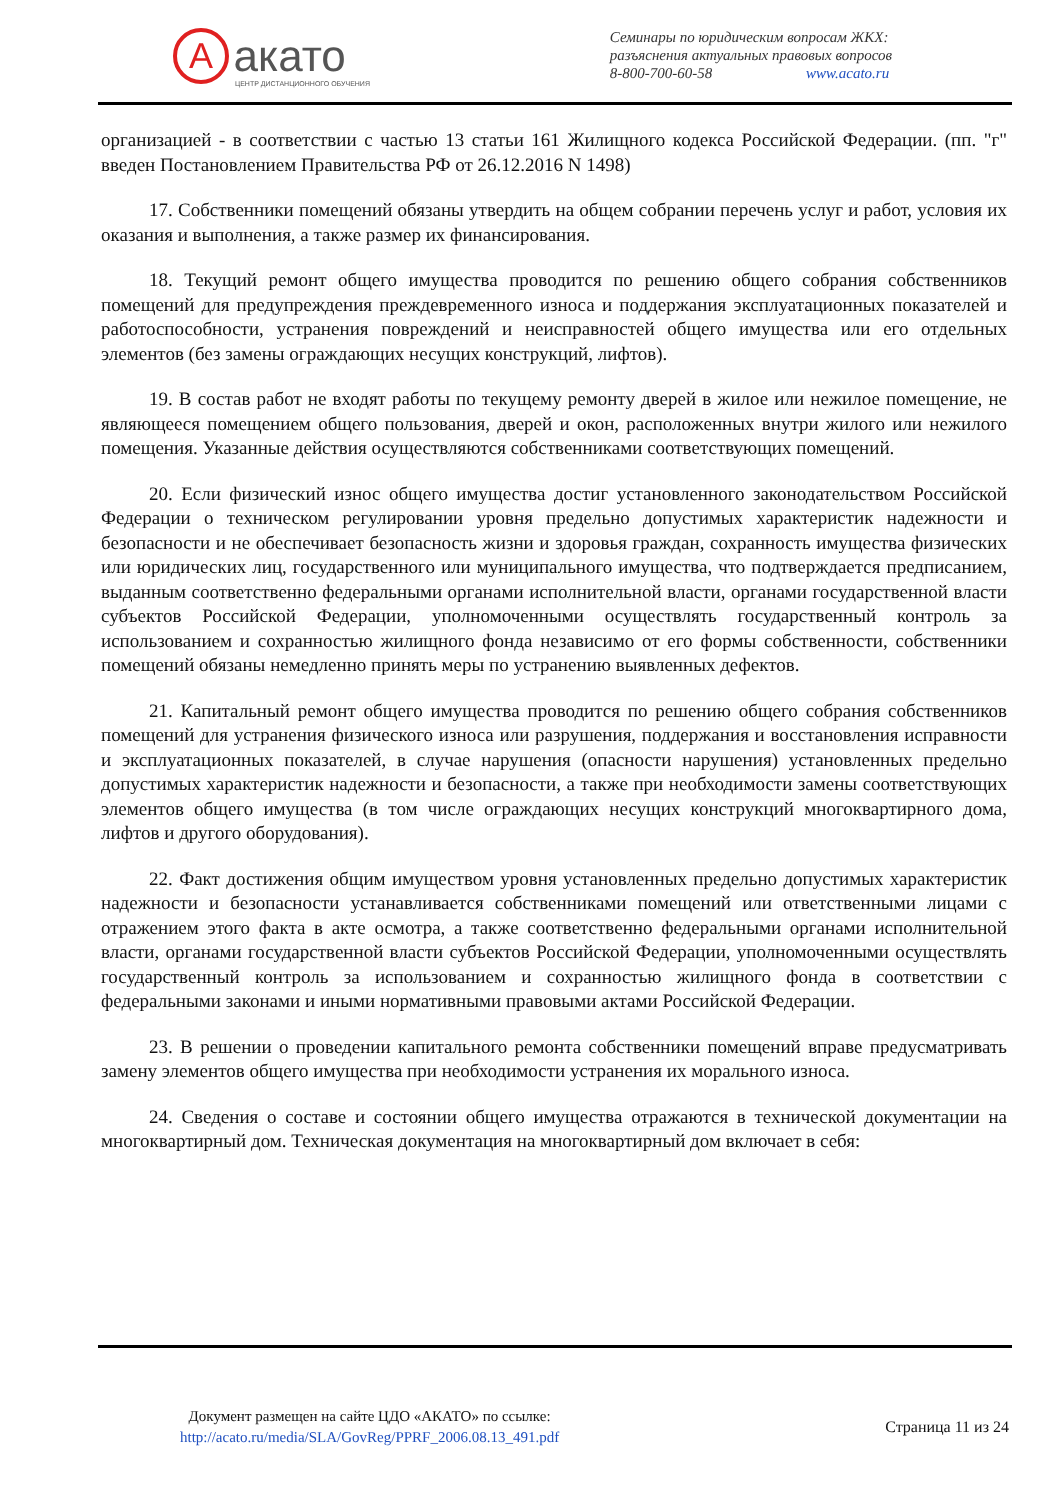A акато
ЦЕНТР ДИСТАНЦИОННОГО ОБУЧЕНИЯ
Семинары по юридическим вопросам ЖКХ:
разъяснения актуальных правовых вопросов
8-800-700-60-58 www.acato.ru
организацией - в соответствии с частью 13 статьи 161 Жилищного кодекса Российской Федерации. (пп. "г" введен Постановлением Правительства РФ от 26.12.2016 N 1498)
17. Собственники помещений обязаны утвердить на общем собрании перечень услуг и работ, условия их оказания и выполнения, а также размер их финансирования.
18. Текущий ремонт общего имущества проводится по решению общего собрания собственников помещений для предупреждения преждевременного износа и поддержания эксплуатационных показателей и работоспособности, устранения повреждений и неисправностей общего имущества или его отдельных элементов (без замены ограждающих несущих конструкций, лифтов).
19. В состав работ не входят работы по текущему ремонту дверей в жилое или нежилое помещение, не являющееся помещением общего пользования, дверей и окон, расположенных внутри жилого или нежилого помещения. Указанные действия осуществляются собственниками соответствующих помещений.
20. Если физический износ общего имущества достиг установленного законодательством Российской Федерации о техническом регулировании уровня предельно допустимых характеристик надежности и безопасности и не обеспечивает безопасность жизни и здоровья граждан, сохранность имущества физических или юридических лиц, государственного или муниципального имущества, что подтверждается предписанием, выданным соответственно федеральными органами исполнительной власти, органами государственной власти субъектов Российской Федерации, уполномоченными осуществлять государственный контроль за использованием и сохранностью жилищного фонда независимо от его формы собственности, собственники помещений обязаны немедленно принять меры по устранению выявленных дефектов.
21. Капитальный ремонт общего имущества проводится по решению общего собрания собственников помещений для устранения физического износа или разрушения, поддержания и восстановления исправности и эксплуатационных показателей, в случае нарушения (опасности нарушения) установленных предельно допустимых характеристик надежности и безопасности, а также при необходимости замены соответствующих элементов общего имущества (в том числе ограждающих несущих конструкций многоквартирного дома, лифтов и другого оборудования).
22. Факт достижения общим имуществом уровня установленных предельно допустимых характеристик надежности и безопасности устанавливается собственниками помещений или ответственными лицами с отражением этого факта в акте осмотра, а также соответственно федеральными органами исполнительной власти, органами государственной власти субъектов Российской Федерации, уполномоченными осуществлять государственный контроль за использованием и сохранностью жилищного фонда в соответствии с федеральными законами и иными нормативными правовыми актами Российской Федерации.
23. В решении о проведении капитального ремонта собственники помещений вправе предусматривать замену элементов общего имущества при необходимости устранения их морального износа.
24. Сведения о составе и состоянии общего имущества отражаются в технической документации на многоквартирный дом. Техническая документация на многоквартирный дом включает в себя:
Документ размещен на сайте ЦДО «АКАТО» по ссылке:
http://acato.ru/media/SLA/GovReg/PPRF_2006.08.13_491.pdf
Страница 11 из 24